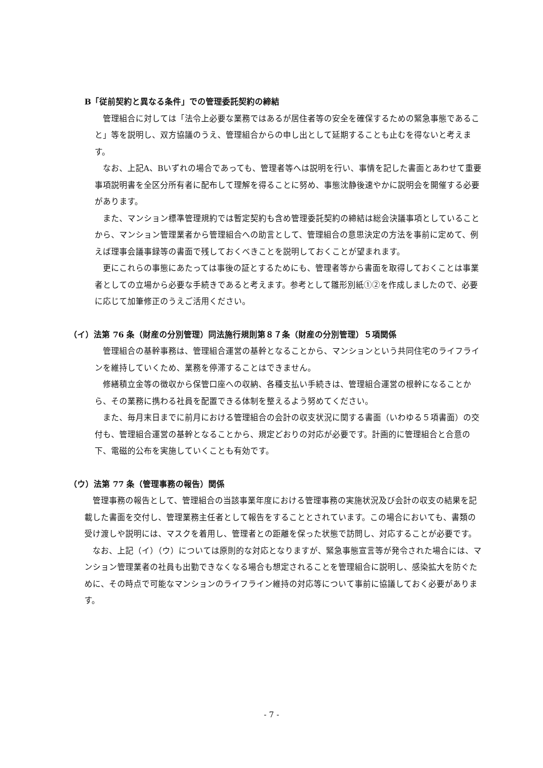B「従前契約と異なる条件」での管理委託契約の締結
管理組合に対しては「法令上必要な業務ではあるが居住者等の安全を確保するための緊急事態であること」等を説明し、双方協議のうえ、管理組合からの申し出として延期することも止むを得ないと考えます。
なお、上記A、Bいずれの場合であっても、管理者等へは説明を行い、事情を記した書面とあわせて重要事項説明書を全区分所有者に配布して理解を得ることに努め、事態沈静後速やかに説明会を開催する必要があります。
また、マンション標準管理規約では暫定契約も含め管理委託契約の締結は総会決議事項としていることから、マンション管理業者から管理組合への助言として、管理組合の意思決定の方法を事前に定めて、例えば理事会議事録等の書面で残しておくべきことを説明しておくことが望まれます。
更にこれらの事態にあたっては事後の証とするためにも、管理者等から書面を取得しておくことは事業者としての立場から必要な手続きであると考えます。参考として雛形別紙①②を作成しましたので、必要に応じて加筆修正のうえご活用ください。
（イ）法第 76 条（財産の分別管理）同法施行規則第８７条（財産の分別管理）５項関係
管理組合の基幹事務は、管理組合運営の基幹となることから、マンションという共同住宅のライフラインを維持していくため、業務を停滞することはできません。
修繕積立金等の徴収から保管口座への収納、各種支払い手続きは、管理組合運営の根幹になることから、その業務に携わる社員を配置できる体制を整えるよう努めてください。
また、毎月末日までに前月における管理組合の会計の収支状況に関する書面（いわゆる５項書面）の交付も、管理組合運営の基幹となることから、規定どおりの対応が必要です。計画的に管理組合と合意の下、電磁的公布を実施していくことも有効です。
（ウ）法第 77 条（管理事務の報告）関係
管理事務の報告として、管理組合の当該事業年度における管理事務の実施状況及び会計の収支の結果を記載した書面を交付し、管理業務主任者として報告をすることとされています。この場合においても、書類の受け渡しや説明には、マスクを着用し、管理者との距離を保った状態で訪問し、対応することが必要です。
なお、上記（イ）（ウ）については原則的な対応となりますが、緊急事態宣言等が発令された場合には、マンション管理業者の社員も出勤できなくなる場合も想定されることを管理組合に説明し、感染拡大を防ぐために、その時点で可能なマンションのライフライン維持の対応等について事前に協議しておく必要があります。
- 7 -